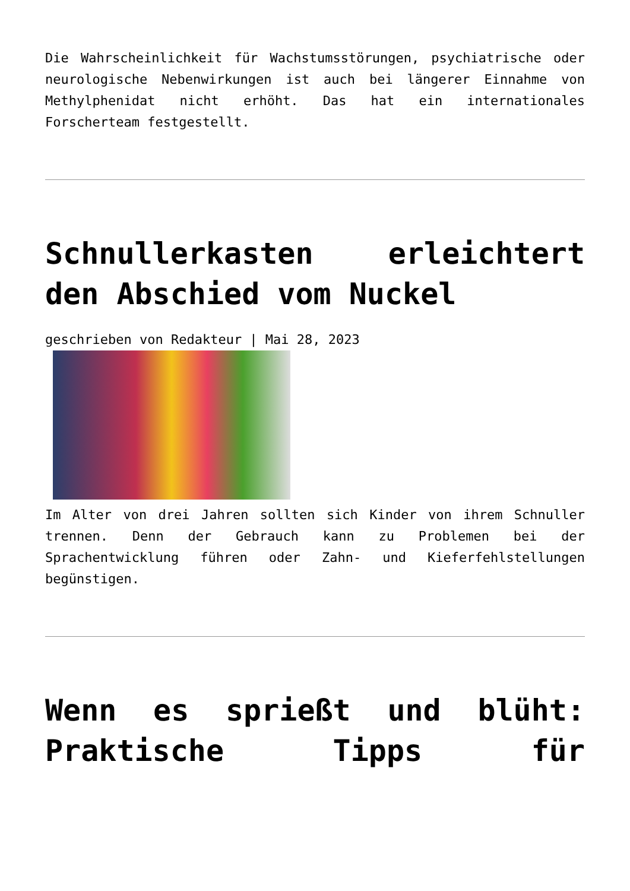Die Wahrscheinlichkeit für Wachstumsstörungen, psychiatrische oder neurologische Nebenwirkungen ist auch bei längerer Einnahme von Methylphenidat nicht erhöht. Das hat ein internationales Forscherteam festgestellt.
Schnullerkasten erleichtert den Abschied vom Nuckel
geschrieben von Redakteur | Mai 28, 2023
Im Alter von drei Jahren sollten sich Kinder von ihrem Schnuller trennen. Denn der Gebrauch kann zu Problemen bei der Sprachentwicklung führen oder Zahn- und Kieferfehlstellungen begünstigen.
Wenn es sprießt und blüht: Praktische Tipps für